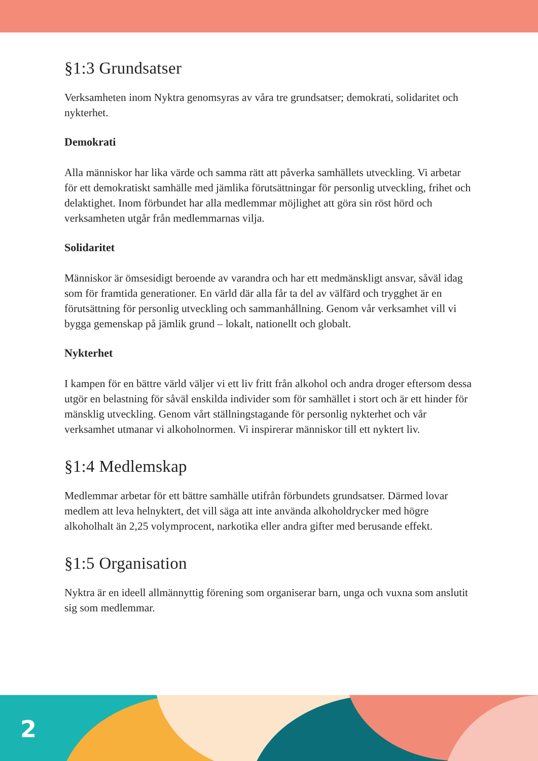§1:3 Grundsatser
Verksamheten inom Nyktra genomsyras av våra tre grundsatser; demokrati, solidaritet och nykterhet.
Demokrati
Alla människor har lika värde och samma rätt att påverka samhällets utveckling. Vi arbetar för ett demokratiskt samhälle med jämlika förutsättningar för personlig utveckling, frihet och delaktighet. Inom förbundet har alla medlemmar möjlighet att göra sin röst hörd och verksamheten utgår från medlemmarnas vilja.
Solidaritet
Människor är ömsesidigt beroende av varandra och har ett medmänskligt ansvar, såväl idag som för framtida generationer. En värld där alla får ta del av välfärd och trygghet är en förutsättning för personlig utveckling och sammanhållning. Genom vår verksamhet vill vi bygga gemenskap på jämlik grund – lokalt, nationellt och globalt.
Nykterhet
I kampen för en bättre värld väljer vi ett liv fritt från alkohol och andra droger eftersom dessa utgör en belastning för såväl enskilda individer som för samhället i stort och är ett hinder för mänsklig utveckling. Genom vårt ställningstagande för personlig nykterhet och vår verksamhet utmanar vi alkoholnormen. Vi inspirerar människor till ett nyktert liv.
§1:4 Medlemskap
Medlemmar arbetar för ett bättre samhälle utifrån förbundets grundsatser. Därmed lovar medlem att leva helnyktert, det vill säga att inte använda alkoholdrycker med högre alkoholhalt än 2,25 volymprocent, narkotika eller andra gifter med berusande effekt.
§1:5 Organisation
Nyktra är en ideell allmännyttig förening som organiserar barn, unga och vuxna som anslutit sig som medlemmar.
2